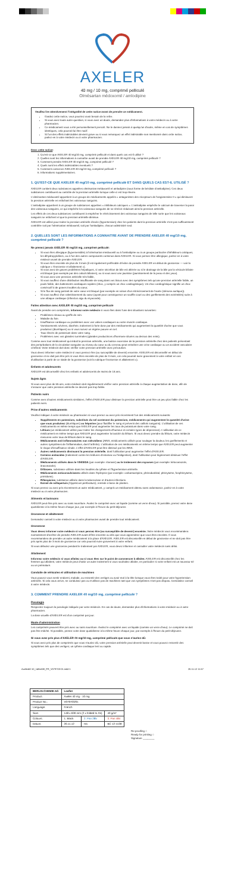AXELER
40 mg / 10 mg, comprimé pelliculé
Olmésartan médoxomil / amlodipine
Veuillez lire attentivement l'intégralité de cette notice avant de prendre ce médicament.
Gardez cette notice, vous pourriez avoir besoin de la relire.
Si vous avez toute autre question, si vous avez un doute, demandez plus d'informations à votre médecin ou à votre pharmacien.
Ce médicament vous a été personnellement prescrit. Ne le donnez jamais à quelqu'un d'autre, même en cas de symptômes identiques, cela pourrait lui être nocif.
Si l'un des effets indésirables devient grave ou si vous remarquez un effet indésirable non mentionné dans cette notice, parlez-en à votre médecin ou à votre pharmacien.
Dans cette notice:
1. Qu'est-ce que AXELER 40 mg/10 mg, comprimé pelliculé et dans quels cas est-il utilisé ?
2. Quelles sont les informations à connaître avant de prendre AXELER 40 mg/10 mg, comprimé pelliculé ?
3. Comment prendre AXELER 40 mg/10 mg, comprimé pelliculé ?
4. Quels sont les effets indésirables éventuels ?
5. Comment conserver AXELER 40 mg/10 mg, comprimé pelliculé ?
6. Informations supplémentaires.
1. QU'EST-CE QUE AXELER 40 mg/10 mg, comprimé pelliculé ET DANS QUELS CAS EST-IL UTILISÉ ?
AXELER contient deux substances appelées olmésartan médoxomil et amlodipine (sous forme de bésilate d'amlodipine). Ces deux substances contribuent au contrôle de la pression artérielle lorsque celle-ci est trop élevée.
L'olmésartan médoxomil appartient à un groupe de médicaments appelés « antagonistes des récepteurs de l'angiotensine II » qui diminuent la pression artérielle en relâchant les vaisseaux sanguins.
L'amlodipine appartient à un groupe de substances appelées « inhibiteurs calciques ». L'amlodipine empêche le calcium de traverser la paroi des vaisseaux sanguins, ce qui empêche les vaisseaux sanguins de se rétrécir réduisant ainsi la pression artérielle.
Les effets de ces deux substances contribuent à empêcher le rétrécissement des vaisseaux sanguins de telle sorte que les vaisseaux sanguins se relâchent et que la pression artérielle diminue.
AXELER est utilisé pour traiter la pression artérielle élevée (hypertension) chez les patients dont la pression artérielle n'est pas suffisamment contrôlée soit par l'olmésartan médoxomil, soit par l'amlodipine, chacun administré seul.
2. QUELLES SONT LES INFORMATIONS A CONNAITRE AVANT DE PRENDRE AXELER 40 mg/10 mg, comprimé pelliculé ?
Ne prenez jamais AXELER 40 mg/10 mg, comprimé pelliculé:
Si vous êtes allergique (hypersensible) à l'olmésartan médoxomil ou à l'amlodipine ou à un groupe particulier d'inhibiteurs calciques, les dihydropyridines, ou à l'un des autres composants contenus dans AXELER. Si vous pensez être allergique, parlez-en à votre médecin avant de prendre AXELER.
Si vous êtes enceinte de plus de 3 mois (il est également préférable d'éviter de prendre AXELER en début de grossesse — voir la rubrique « Grossesse et allaitement »).
Si vous avez de graves problèmes hépatiques, si votre sécrétion de bile est altérée ou si le drainage de la bile par la vésicule biliaire est bloqué (par exemple par des calculs biliaires), ou si vous avez une jaunisse (jaunissement de la peau et des yeux).
Si vous avez une pression artérielle très faible,
Si vous souffrez d'une distribution insuffisante de sang dans vos tissus avec des symptômes tels qu'une pression artérielle faible, un pouls faible, des battements cardiaques rapides (choc, y compris un choc cardiogénique). Un choc cardiogénique signifie un choc consécutif à de graves troubles du cœur,
Si le flux de sang partant de votre cœur est bloqué (par exemple en raison d'un rétrécissement de l'aorte (sténose aortique)).
Si vous souffrez d'un ralentissement du cœur (ayant pour conséquence un souffle court ou des gonflements des extrémités) suite à une attaque cardiaque (infarctus aigu du myocarde).
Faites attention avec AXELER 40 mg/10 mg, comprimé pelliculé
Avant de prendre ces comprimés, informez votre médecin si vous êtes dans l'une des situations suivantes:
Problèmes rénaux ou greffe de rein.
Maladie du foie.
Insuffisance cardiaque ou problèmes avec vos valves cardiaques ou votre muscle cardiaque.
Vomissements sévères, diarrhée, traitement à forte dose par des médicaments qui augmentent la quantité d'urine que vous produisez (diurétiques) ou si vous suivez un régime pauvre en sel.
Taux élevés de potassium dans votre sang.
Problèmes avec vos glandes surrénales (glandes productrices d'hormone situées au dessus des reins).
Comme avec tout médicament qui réduit la pression artérielle, une baisse excessive de la pression artérielle chez des patients présentant des perturbations de la circulation sanguine au niveau du cœur ou du cerveau peut entraîner une crise cardiaque ou un accident vasculaire cérébral. Votre médecin doit donc vérifier votre pression artérielle avec précaution.
Vous devez informer votre médecin si vous pensez être (ou susceptible de devenir) enceinte. AXELER est déconseillé en début de grossesse et ne doit pas être pris si vous êtes enceinte de plus de 3 mois, car cela pourrait nuire gravement à votre enfant en cas d'utilisation à partir de ce stade de la grossesse (voir la rubrique Grossesse et allaitement »).
Enfants et adolescents
AXELER est déconseillé chez les enfants et adolescents de moins de 18 ans.
Sujets âgés
Si vous avez plus de 65 ans, votre médecin doit régulièrement vérifier votre pression artérielle à chaque augmentation de dose, afin de s'assurer que votre pression artérielle ne devient pas trop faible.
Patients noirs
Comme avec d'autres médicaments similaires, l'effet d'AXELER pour diminuer la pression artérielle peut être un peu plus faible chez les patients noirs.
Prise d'autres médicaments
Veuillez indiquer à votre médecin ou pharmacien si vous prenez ou avez pris récemment l'un des médicaments suivants:
Suppléments en potassium, substituts du sel contenant du potassium, médicaments qui augmentent la quantité d'urine que vous produisez (diurétiques) ou héparine (pour fluidifier le sang et prévenir des caillots sanguins). L'utilisation de ces médicaments en même temps que AXELER peut augmenter les taux de potassium dans votre sang.
Lithium (un médicament utilisé pour traiter les changements d'humeur et certains types de dépression). L'utilisation de ce médicament en même temps que AXELER peut augmenter la toxicité du lithium. Si vous devez prendre du lithium, votre médecin mesurera votre taux de lithium dans le sang.
Médicaments anti-inflammatoires non stéroïdiens (AINS, médicaments utilisés pour soulager la douleur, les gonflements et autres symptômes de l'inflammation, dont l'arthrite). L'utilisation de ces médicaments en même temps que AXELER peut augmenter le risque d'insuffisance rénale. L'effet d'AXELER peut être diminué par les AINS.
Autres médicaments diminuant la pression artérielle, dont l'utilisation peut augmenter l'effet d'AXELER.
Certains antiacides (traitement contre les brûlures d'estomac ou l'indigestion), dont l'utilisation peut légèrement diminuer l'effet d'AXELER.
Médicaments utilisés dans le VIH/SIDA (par exemple: ritonavir) ou le traitement des mycoses (par exemple: kétoconazole, itraconazole).
Diltiazem, substance utilisée dans les troubles du rythme et l'hypertension artérielle.
Médicaments anticonvulsivants utilisés dans l'épilepsie (par exemple: carbamazépine, phénobarbital, phénytoïne, fosphénytoïne, primidone).
Rifampicine, substance utilisée dans la tuberculose et d'autres infections.
Extrait de millepertuis (Hypericum perforatum), remède à base de plantes.
Si vous prenez ou avez pris récemment un autre médicament, y compris un médicament obtenu sans ordonnance, parlez-en à votre médecin ou à votre pharmacien.
Aliments et boissons
AXELER peut être pris avec ou sans nourriture. Avalez le comprimé avec un liquide (comme un verre d'eau). Si possible, prenez votre dose quotidienne à la même heure chaque jour, par exemple à l'heure du petit-déjeuner.
Grossesse et allaitement
Demandez conseil à votre médecin ou à votre pharmacien avant de prendre tout médicament.
Grossesse
Vous devez informer votre médecin si vous pensez être (ou susceptible de devenir) enceinte. Votre médecin vous recommandera normalement d'arrêter de prendre AXELER avant d'être enceinte ou dès que vous apprendrez que vous êtes enceinte. Il vous recommandera de prendre un autre médicament à la place d'AXELER. AXELER est déconseillé en début de grossesse et ne doit pas être pris après plus de 3 mois de grossesse car cela pourrait nuire gravement à votre enfant.
Si vous débutez une grossesse pendant le traitement par AXELER, vous devez informer et consulter votre médecin sans délai.
Allaitement
Informez votre médecin si vous allaitez ou si vous êtes sur le point de commencer à allaiter. AXELER est déconseillé chez les femmes qui allaitent, votre médecin peut choisir un autre traitement si vous souhaitez allaiter, en particulier si votre enfant est un nouveau-né ou un prématuré.
Conduite de véhicules et utilisation de machines
Vous pouvez vous sentir endormi, malade, ou ressentir des vertiges ou avoir mal à la tête lorsque vous êtes traité pour votre hypertension artérielle. Si cela vous arrive, ne conduisez pas ou n'utilisez pas de machines tant que vos symptômes n'ont pas disparu. Demandez conseil à votre médecin.
3. COMMENT PRENDRE AXELER 40 mg/10 mg, comprimé pelliculé ?
Posologie
Respectez toujours la posologie indiquée par votre médecin. En cas de doute, demandez plus d'informations à votre médecin ou à votre pharmacien.
La dose usuelle d'AXELER est d'un comprimé par jour.
Mode d'administration
Les comprimés peuvent être pris avec ou sans nourriture. Avalez le comprimé avec un liquide (comme un verre d'eau). Le comprimé ne doit pas être mâché. Si possible, prenez votre dose quotidienne à la même heure chaque jour, par exemple à l'heure du petit-déjeuner.
Si vous avez pris plus d'AXELER 40 mg/10 mg, comprimé pelliculé que vous n'auriez dû:
Si vous avez pris plus de comprimés que vous n'auriez dû, votre pression artérielle peut devenir basse et vous pouvez ressentir des symptômes tels que des vertiges; un rythme cardiaque lent ou rapide.
Axeler40-10_148x630_FR_V079703-01.indd 1 20.11.12 11:57
| BERLIN-CHEMIE AG | Leaflet | | |
| --- | --- | --- | --- |
| Product: | Axeler 40 mg - 10 mg | | |
| Product No.: | V079703/01 | | |
| Language: | French | | |
| Size: | 148 x 630 mm (2 x folded to A5) | | 40 g/m² |
| Colours: | 1. Black | 2. Pan 285 | 3. Pan 484 |
| Datum: | 20.11.12 | Ha | BC 12-4139 |
Re-proofing ○
Ready for printing ○
Signature ________